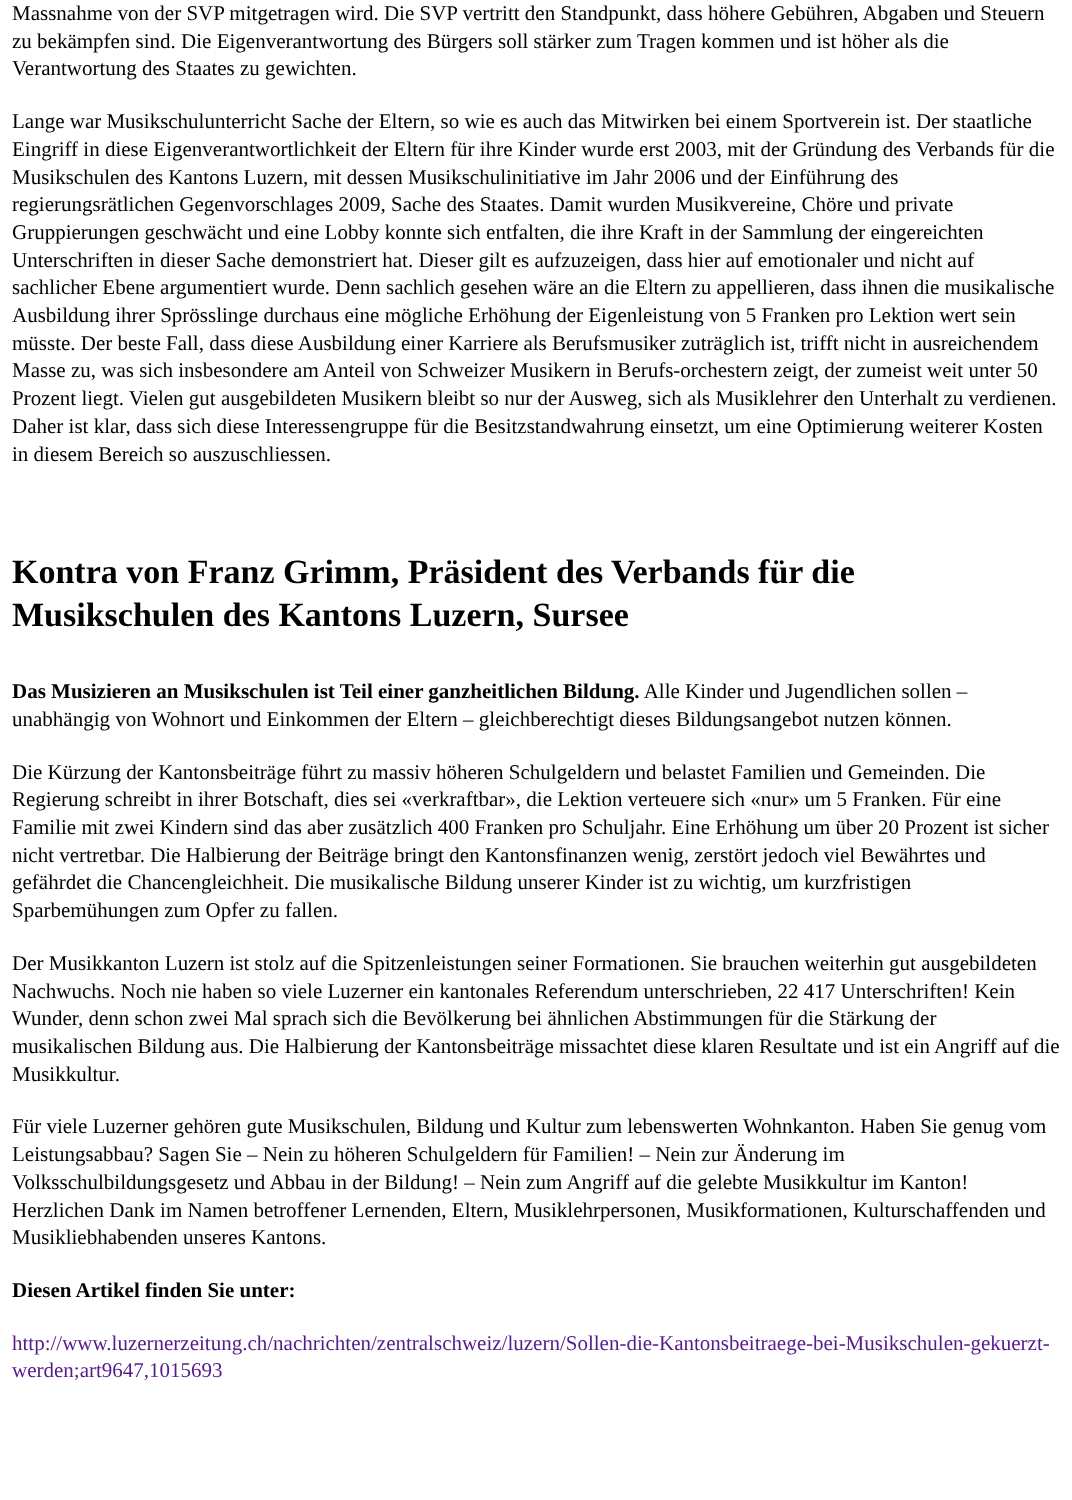Massnahme von der SVP mitgetragen wird. Die SVP vertritt den Standpunkt, dass höhere Gebühren, Abgaben und Steuern zu bekämpfen sind. Die Eigenverantwortung des Bürgers soll stärker zum Tragen kommen und ist höher als die Verantwortung des Staates zu gewichten.
Lange war Musikschulunterricht Sache der Eltern, so wie es auch das Mitwirken bei einem Sportverein ist. Der staatliche Eingriff in diese Eigenverantwortlichkeit der Eltern für ihre Kinder wurde erst 2003, mit der Gründung des Verbands für die Musikschulen des Kantons Luzern, mit dessen Musikschulinitiative im Jahr 2006 und der Einführung des regierungsrätlichen Gegenvorschlages 2009, Sache des Staates. Damit wurden Musikvereine, Chöre und private Gruppierungen geschwächt und eine Lobby konnte sich entfalten, die ihre Kraft in der Sammlung der eingereichten Unterschriften in dieser Sache demonstriert hat. Dieser gilt es aufzuzeigen, dass hier auf emotionaler und nicht auf sachlicher Ebene argumentiert wurde. Denn sachlich gesehen wäre an die Eltern zu appellieren, dass ihnen die musikalische Ausbildung ihrer Sprösslinge durchaus eine mögliche Erhöhung der Eigenleistung von 5 Franken pro Lektion wert sein müsste. Der beste Fall, dass diese Ausbildung einer Karriere als Berufsmusiker zuträglich ist, trifft nicht in ausreichendem Masse zu, was sich insbesondere am Anteil von Schweizer Musikern in Berufs-orchestern zeigt, der zumeist weit unter 50 Prozent liegt. Vielen gut ausgebildeten Musikern bleibt so nur der Ausweg, sich als Musiklehrer den Unterhalt zu verdienen. Daher ist klar, dass sich diese Interessengruppe für die Besitzstandwahrung einsetzt, um eine Optimierung weiterer Kosten in diesem Bereich so auszuschliessen.
Kontra von Franz Grimm, Präsident des Verbands für die Musikschulen des Kantons Luzern, Sursee
Das Musizieren an Musikschulen ist Teil einer ganzheitlichen Bildung. Alle Kinder und Jugendlichen sollen – unabhängig von Wohnort und Einkommen der Eltern – gleichberechtigt dieses Bildungsangebot nutzen können.
Die Kürzung der Kantonsbeiträge führt zu massiv höheren Schulgeldern und belastet Familien und Gemeinden. Die Regierung schreibt in ihrer Botschaft, dies sei «verkraftbar», die Lektion verteuere sich «nur» um 5 Franken. Für eine Familie mit zwei Kindern sind das aber zusätzlich 400 Franken pro Schuljahr. Eine Erhöhung um über 20 Prozent ist sicher nicht vertretbar. Die Halbierung der Beiträge bringt den Kantonsfinanzen wenig, zerstört jedoch viel Bewährtes und gefährdet die Chancengleichheit. Die musikalische Bildung unserer Kinder ist zu wichtig, um kurzfristigen Sparbemühungen zum Opfer zu fallen.
Der Musikkanton Luzern ist stolz auf die Spitzenleistungen seiner Formationen. Sie brauchen weiterhin gut ausgebildeten Nachwuchs. Noch nie haben so viele Luzerner ein kantonales Referendum unterschrieben, 22 417 Unterschriften! Kein Wunder, denn schon zwei Mal sprach sich die Bevölkerung bei ähnlichen Abstimmungen für die Stärkung der musikalischen Bildung aus. Die Halbierung der Kantonsbeiträge missachtet diese klaren Resultate und ist ein Angriff auf die Musikkultur.
Für viele Luzerner gehören gute Musikschulen, Bildung und Kultur zum lebenswerten Wohnkanton. Haben Sie genug vom Leistungsabbau? Sagen Sie – Nein zu höheren Schulgeldern für Familien! – Nein zur Änderung im Volksschulbildungsgesetz und Abbau in der Bildung! – Nein zum Angriff auf die gelebte Musikkultur im Kanton! Herzlichen Dank im Namen betroffener Lernenden, Eltern, Musiklehrpersonen, Musikformationen, Kulturschaffenden und Musikliebhabenden unseres Kantons.
Diesen Artikel finden Sie unter:
http://www.luzernerzeitung.ch/nachrichten/zentralschweiz/luzern/Sollen-die-Kantonsbeitraege-bei-Musikschulen-gekuerzt-werden;art9647,1015693